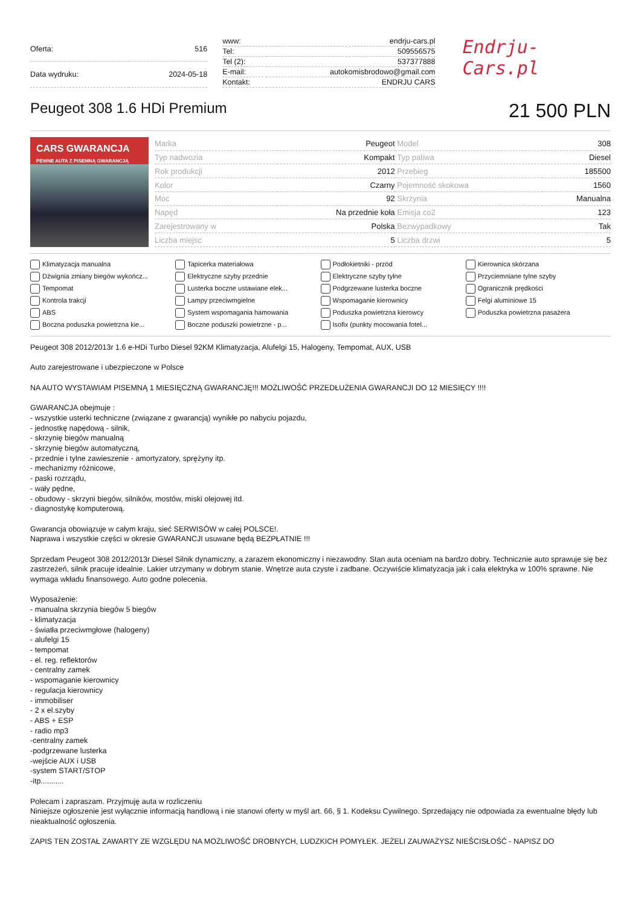| Oferta: | 516 |
| Data wydruku: | 2024-05-18 |
| www: | endrju-cars.pl |
| Tel: | 509556575 |
| Tel (2): | 537377888 |
| E-mail: | autokomisbrodowo@gmail.com |
| Kontakt: | ENDRJU CARS |
Endrju-Cars.pl
Peugeot 308 1.6 HDi Premium
21 500 PLN
CARS GWARANCJA
PEWNE AUTA Z PISEMNĄ GWARANCJĄ
| Marka | Peugeot | Model | 308 |
| Typ nadwozia | Kompakt | Typ paliwa | Diesel |
| Rok produkcji | 2012 | Przebieg | 185500 |
| Kolor | Czarny | Pojemność skokowa | 1560 |
| Moc | 92 | Skrzynia | Manualna |
| Napęd | Na przednie koła | Emisja co2 | 123 |
| Zarejestrowany w | Polska | Bezwypadkowy | Tak |
| Liczba miejsc | 5 | Liczba drzwi | 5 |
Klimatyzacja manualna
Tapicerka materiałowa
Podłokietniki - przód
Kierownica skórzana
Dźwignia zmiany biegów wykończ...
Elektryczne szyby przednie
Elektryczne szyby tylne
Przyciemniane tylne szyby
Tempomat
Lusterka boczne ustawiane elek...
Podgrzewane lusterka boczne
Ogranicznik prędkości
Kontrola trakcji
Lampy przeciwmgielne
Wspomaganie kierownicy
Felgi aluminiowe 15
ABS
System wspomagania hamowania
Poduszka powietrzna kierowcy
Poduszka powietrzna pasażera
Boczna poduszka powietrzna kie...
Boczne poduszki powietrzne - p...
Isofix (punkty mocowania fotel...
Peugeot 308 2012/2013r 1.6 e-HDi Turbo Diesel 92KM Klimatyzacja, Alufelgi 15, Halogeny, Tempomat, AUX, USB
Auto zarejestrowane i ubezpieczone w Polsce
NA AUTO WYSTAWIAM PISEMNĄ 1 MIESIĘCZNĄ GWARANCJĘ!!! MOŻLIWOŚĆ PRZEDŁUŻENIA GWARANCJI DO 12 MIESIĘCY !!!!
GWARANCJA obejmuje :
- wszystkie usterki techniczne (związane z gwarancją) wynikłe po nabyciu pojazdu,
- jednostkę napędową - silnik,
- skrzynię biegów manualną
- skrzynię biegów automatyczną,
- przednie i tylne zawieszenie - amortyzatory, sprężyny itp.
- mechanizmy różnicowe,
- paski rozrządu,
- wały pędne,
- obudowy - skrzyni biegów, silników, mostów, miski olejowej itd.
- diagnostykę komputerową.
Gwarancja obowiązuje w całym kraju, sieć SERWISÓW w całej POLSCE!.
Naprawa i wszystkie części w okresie GWARANCJI usuwane będą BEZPŁATNIE !!!
Sprzedam Peugeot 308 2012/2013r Diesel Silnik dynamiczny, a zarazem ekonomiczny i niezawodny. Stan auta oceniam na bardzo dobry. Technicznie auto sprawuje się bez zastrzeżeń, silnik pracuje idealnie. Lakier utrzymany w dobrym stanie. Wnętrze auta czyste i zadbane. Oczywiście klimatyzacja jak i cała elektryka w 100% sprawne. Nie wymaga wkładu finansowego. Auto godne polecenia.
Wyposażenie:
- manualna skrzynia biegów 5 biegów
- klimatyzacja
- światła przeciwmgłowe (halogeny)
- alufelgi 15
- tempomat
- el. reg. reflektorów
- centralny zamek
- wspomaganie kierownicy
- regulacja kierownicy
- immobiliser
- 2 x el.szyby
- ABS + ESP
- radio mp3
-centralny zamek
-podgrzewane lusterka
-wejście AUX i USB
-system START/STOP
-itp...........
Polecam i zapraszam. Przyjmuję auta w rozliczeniu
Niniejsze ogłoszenie jest wyłącznie informacją handlową i nie stanowi oferty w myśl art. 66, § 1. Kodeksu Cywilnego. Sprzedający nie odpowiada za ewentualne błędy lub nieaktualność ogłoszenia.
ZAPIS TEN ZOSTAŁ ZAWARTY ZE WZGLĘDU NA MOŻLIWOŚĆ DROBNYCH, LUDZKICH POMYŁEK. JEŻELI ZAUWAŻYSZ NIEŚCISŁOŚĆ - NAPISZ DO